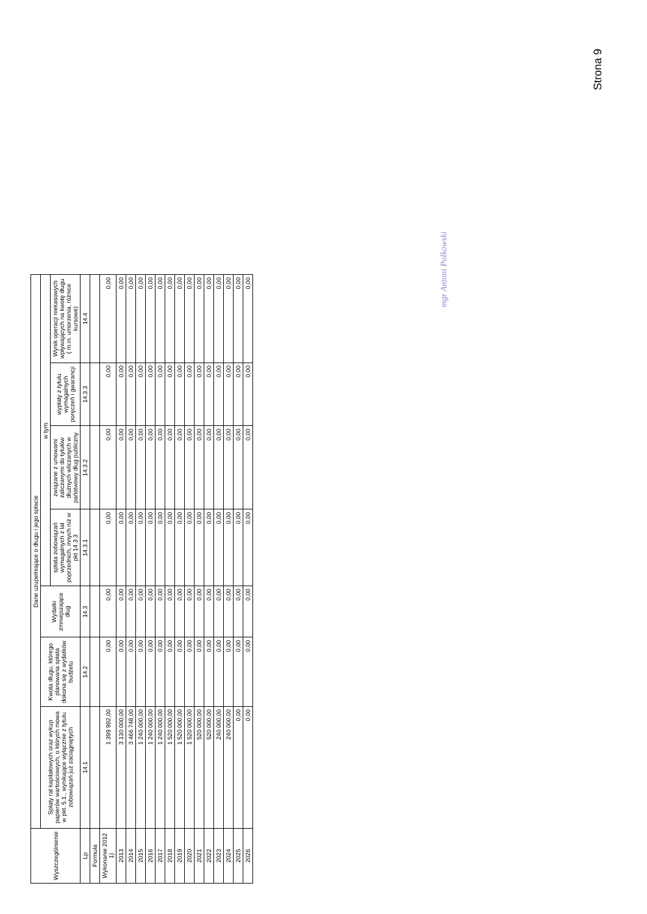Strona 9
| Wyszczególnienie | Dane uzupełniające o długu i jego spłacie | | | | | | |
| --- | --- | --- | --- | --- | --- | --- | --- |
| | Spłaty rat kapitałowych oraz wykup papierów wartościowych, o których mowa w pkt. 5.1., wynikające wyłącznie z tytułu zobowiązań już zaciągniętych | Kwota długu, którego planowana spłata dokona się z wydatków budżetu | Wydatki zmniejszające dług | w tym: | | | |
| | | | | spłata zobowiązań wymagalnych z lat poprzednich, innych niż w pkt 14.3.3 | związane z umowami zaliczanymi do tytułów dłużnych wliczanych w państwowy dług publiczny | wypłaty z tytułu wymagalnych poręczeń i gwarancji | Wynik operacji niekasowych wpływających na kwotę długu ( m.in. umorzenia, różnice kursowe) |
| Lp | 14.1 | 14.2 | 14.3 | 14.3.1 | 14.3.2 | 14.3.3 | 14.4 |
| Formuła | | | | | | | |
| Wykonanie 2012 1) | 1 399 992,00 | 0,00 | 0,00 | 0,00 | 0,00 | 0,00 | 0,00 |
| 2013 | 3 130 000,00 | 0,00 | 0,00 | 0,00 | 0,00 | 0,00 | 0,00 |
| 2014 | 3 466 748,00 | 0,00 | 0,00 | 0,00 | 0,00 | 0,00 | 0,00 |
| 2015 | 1 240 000,00 | 0,00 | 0,00 | 0,00 | 0,00 | 0,00 | 0,00 |
| 2016 | 1 240 000,00 | 0,00 | 0,00 | 0,00 | 0,00 | 0,00 | 0,00 |
| 2017 | 1 240 000,00 | 0,00 | 0,00 | 0,00 | 0,00 | 0,00 | 0,00 |
| 2018 | 1 520 000,00 | 0,00 | 0,00 | 0,00 | 0,00 | 0,00 | 0,00 |
| 2019 | 1 520 000,00 | 0,00 | 0,00 | 0,00 | 0,00 | 0,00 | 0,00 |
| 2020 | 1 520 000,00 | 0,00 | 0,00 | 0,00 | 0,00 | 0,00 | 0,00 |
| 2021 | 520 000,00 | 0,00 | 0,00 | 0,00 | 0,00 | 0,00 | 0,00 |
| 2022 | 520 000,00 | 0,00 | 0,00 | 0,00 | 0,00 | 0,00 | 0,00 |
| 2023 | 240 000,00 | 0,00 | 0,00 | 0,00 | 0,00 | 0,00 | 0,00 |
| 2024 | 240 000,00 | 0,00 | 0,00 | 0,00 | 0,00 | 0,00 | 0,00 |
| 2025 | 0,00 | 0,00 | 0,00 | 0,00 | 0,00 | 0,00 | 0,00 |
| 2026 | 0,00 | 0,00 | 0,00 | 0,00 | 0,00 | 0,00 | 0,00 |
mgr Antoni Polkowski